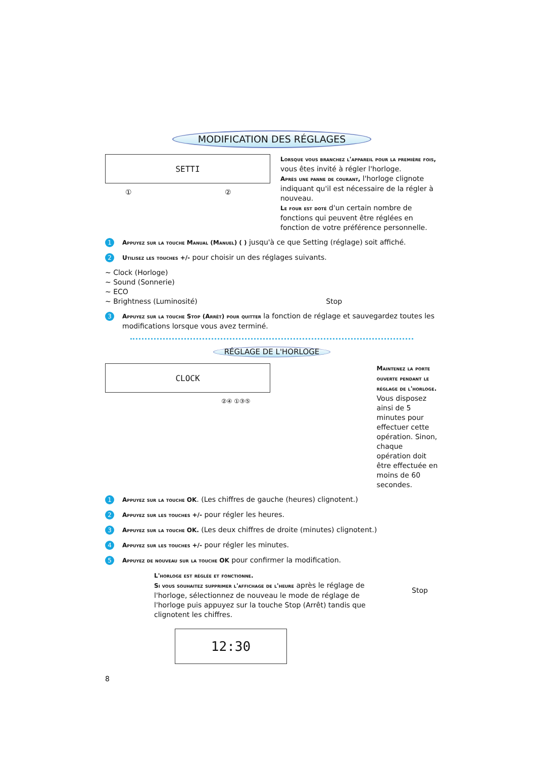MODIFICATION DES RÉGLAGES
SETTI
① ②
Lorsque vous branchez l'appareil pour la première fois, vous êtes invité à régler l'horloge.
Après une panne de courant, l'horloge clignote indiquant qu'il est nécessaire de la régler à nouveau.
Le four est doté d'un certain nombre de fonctions qui peuvent être réglées en fonction de votre préférence personnelle.
1 Appuyez sur la touche Manual (Manuel) ( ) jusqu'à ce que Setting (réglage) soit affiché.
2 Utilisez les touches +/- pour choisir un des réglages suivants.
∼ Clock (Horloge)
∼ Sound (Sonnerie)
∼ ECO
∼ Brightness (Luminosité) Stop
3 Appuyez sur la touche Stop (Arrêt) pour quitter la fonction de réglage et sauvegardez toutes les modifications lorsque vous avez terminé.
RÉGLAGE DE L'HORLOGE
CLOCK
②④ ①③⑤
Maintenez la porte ouverte pendant le réglage de l'horloge. Vous disposez ainsi de 5 minutes pour effectuer cette opération. Sinon, chaque opération doit être effectuée en moins de 60 secondes.
1 Appuyez sur la touche OK. (Les chiffres de gauche (heures) clignotent.)
2 Appuyez sur les touches +/- pour régler les heures.
3 Appuyez sur la touche OK. (Les deux chiffres de droite (minutes) clignotent.)
4 Appuyez sur les touches +/- pour régler les minutes.
5 Appuyez de nouveau sur la touche OK pour confirmer la modification.
L'horloge est réglée et fonctionne.
Si vous souhaitez supprimer l'affichage de l'heure après le réglage de l'horloge, sélectionnez de nouveau le mode de réglage de l'horloge puis appuyez sur la touche Stop (Arrêt) tandis que clignotent les chiffres.
Stop
12:30
8